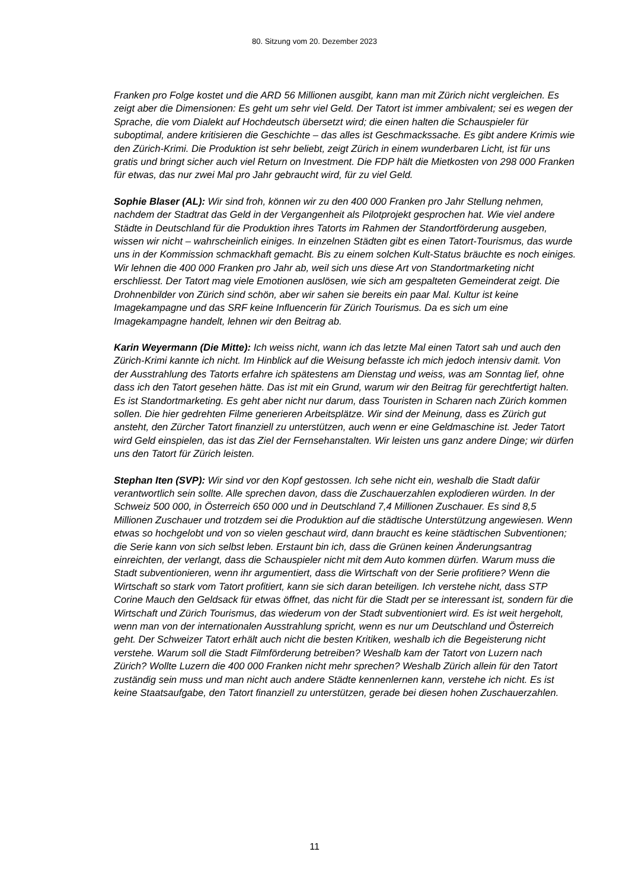80. Sitzung vom 20. Dezember 2023
Franken pro Folge kostet und die ARD 56 Millionen ausgibt, kann man mit Zürich nicht vergleichen. Es zeigt aber die Dimensionen: Es geht um sehr viel Geld. Der Tatort ist immer ambivalent; sei es wegen der Sprache, die vom Dialekt auf Hochdeutsch übersetzt wird; die einen halten die Schauspieler für suboptimal, andere kritisieren die Geschichte – das alles ist Geschmackssache. Es gibt andere Krimis wie den Zürich-Krimi. Die Produktion ist sehr beliebt, zeigt Zürich in einem wunderbaren Licht, ist für uns gratis und bringt sicher auch viel Return on Investment. Die FDP hält die Mietkosten von 298 000 Franken für etwas, das nur zwei Mal pro Jahr gebraucht wird, für zu viel Geld.
Sophie Blaser (AL): Wir sind froh, können wir zu den 400 000 Franken pro Jahr Stellung nehmen, nachdem der Stadtrat das Geld in der Vergangenheit als Pilotprojekt gesprochen hat. Wie viel andere Städte in Deutschland für die Produktion ihres Tatorts im Rahmen der Standortförderung ausgeben, wissen wir nicht – wahrscheinlich einiges. In einzelnen Städten gibt es einen Tatort-Tourismus, das wurde uns in der Kommission schmackhaft gemacht. Bis zu einem solchen Kult-Status bräuchte es noch einiges. Wir lehnen die 400 000 Franken pro Jahr ab, weil sich uns diese Art von Standortmarketing nicht erschliesst. Der Tatort mag viele Emotionen auslösen, wie sich am gespalteten Gemeinderat zeigt. Die Drohnenbilder von Zürich sind schön, aber wir sahen sie bereits ein paar Mal. Kultur ist keine Imagekampagne und das SRF keine Influencerin für Zürich Tourismus. Da es sich um eine Imagekampagne handelt, lehnen wir den Beitrag ab.
Karin Weyermann (Die Mitte): Ich weiss nicht, wann ich das letzte Mal einen Tatort sah und auch den Zürich-Krimi kannte ich nicht. Im Hinblick auf die Weisung befasste ich mich jedoch intensiv damit. Von der Ausstrahlung des Tatorts erfahre ich spätestens am Dienstag und weiss, was am Sonntag lief, ohne dass ich den Tatort gesehen hätte. Das ist mit ein Grund, warum wir den Beitrag für gerechtfertigt halten. Es ist Standortmarketing. Es geht aber nicht nur darum, dass Touristen in Scharen nach Zürich kommen sollen. Die hier gedrehten Filme generieren Arbeitsplätze. Wir sind der Meinung, dass es Zürich gut ansteht, den Zürcher Tatort finanziell zu unterstützen, auch wenn er eine Geldmaschine ist. Jeder Tatort wird Geld einspielen, das ist das Ziel der Fernsehanstalten. Wir leisten uns ganz andere Dinge; wir dürfen uns den Tatort für Zürich leisten.
Stephan Iten (SVP): Wir sind vor den Kopf gestossen. Ich sehe nicht ein, weshalb die Stadt dafür verantwortlich sein sollte. Alle sprechen davon, dass die Zuschauerzahlen explodieren würden. In der Schweiz 500 000, in Österreich 650 000 und in Deutschland 7,4 Millionen Zuschauer. Es sind 8,5 Millionen Zuschauer und trotzdem sei die Produktion auf die städtische Unterstützung angewiesen. Wenn etwas so hochgelobt und von so vielen geschaut wird, dann braucht es keine städtischen Subventionen; die Serie kann von sich selbst leben. Erstaunt bin ich, dass die Grünen keinen Änderungsantrag einreichten, der verlangt, dass die Schauspieler nicht mit dem Auto kommen dürfen. Warum muss die Stadt subventionieren, wenn ihr argumentiert, dass die Wirtschaft von der Serie profitiere? Wenn die Wirtschaft so stark vom Tatort profitiert, kann sie sich daran beteiligen. Ich verstehe nicht, dass STP Corine Mauch den Geldsack für etwas öffnet, das nicht für die Stadt per se interessant ist, sondern für die Wirtschaft und Zürich Tourismus, das wiederum von der Stadt subventioniert wird. Es ist weit hergeholt, wenn man von der internationalen Ausstrahlung spricht, wenn es nur um Deutschland und Österreich geht. Der Schweizer Tatort erhält auch nicht die besten Kritiken, weshalb ich die Begeisterung nicht verstehe. Warum soll die Stadt Filmförderung betreiben? Weshalb kam der Tatort von Luzern nach Zürich? Wollte Luzern die 400 000 Franken nicht mehr sprechen? Weshalb Zürich allein für den Tatort zuständig sein muss und man nicht auch andere Städte kennenlernen kann, verstehe ich nicht. Es ist keine Staatsaufgabe, den Tatort finanziell zu unterstützen, gerade bei diesen hohen Zuschauerzahlen.
11